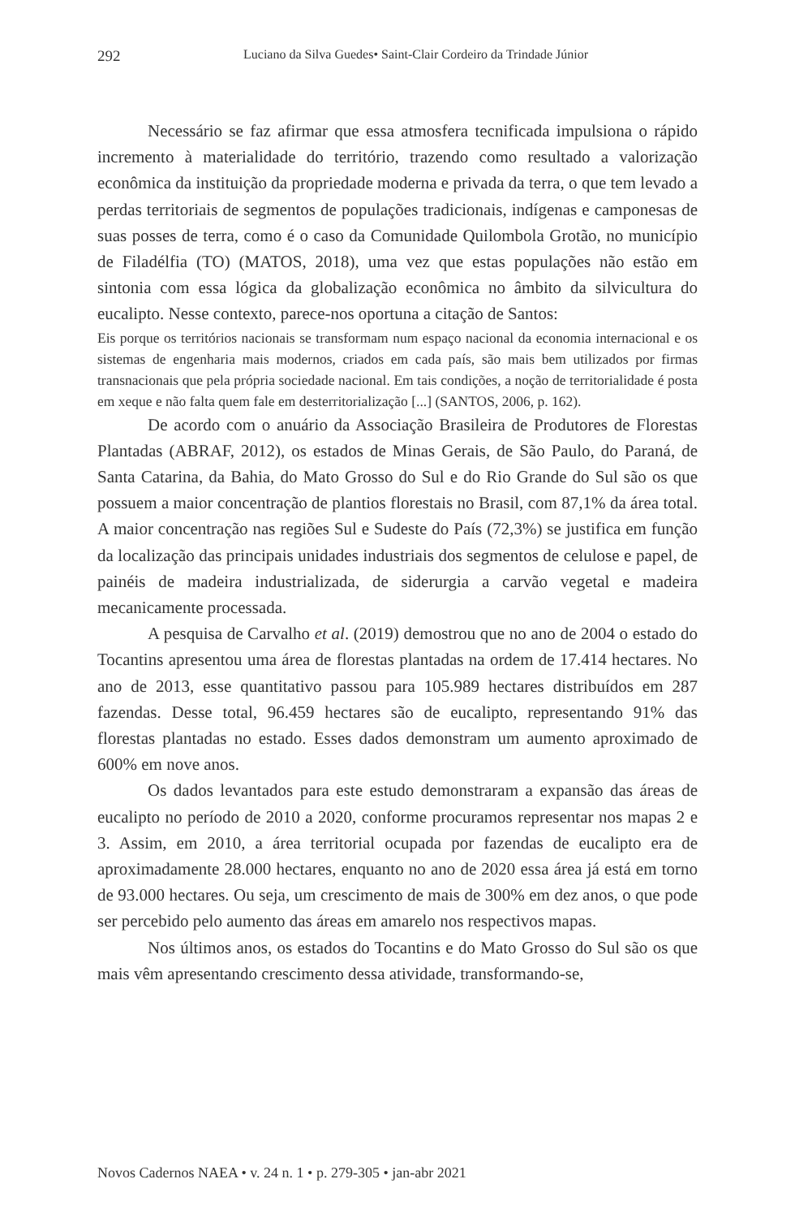292 Luciano da Silva Guedes• Saint-Clair Cordeiro da Trindade Júnior
Necessário se faz afirmar que essa atmosfera tecnificada impulsiona o rápido incremento à materialidade do território, trazendo como resultado a valorização econômica da instituição da propriedade moderna e privada da terra, o que tem levado a perdas territoriais de segmentos de populações tradicionais, indígenas e camponesas de suas posses de terra, como é o caso da Comunidade Quilombola Grotão, no município de Filadélfia (TO) (MATOS, 2018), uma vez que estas populações não estão em sintonia com essa lógica da globalização econômica no âmbito da silvicultura do eucalipto. Nesse contexto, parece-nos oportuna a citação de Santos:
Eis porque os territórios nacionais se transformam num espaço nacional da economia internacional e os sistemas de engenharia mais modernos, criados em cada país, são mais bem utilizados por firmas transnacionais que pela própria sociedade nacional. Em tais condições, a noção de territorialidade é posta em xeque e não falta quem fale em desterritorialização [...] (SANTOS, 2006, p. 162).
De acordo com o anuário da Associação Brasileira de Produtores de Florestas Plantadas (ABRAF, 2012), os estados de Minas Gerais, de São Paulo, do Paraná, de Santa Catarina, da Bahia, do Mato Grosso do Sul e do Rio Grande do Sul são os que possuem a maior concentração de plantios florestais no Brasil, com 87,1% da área total. A maior concentração nas regiões Sul e Sudeste do País (72,3%) se justifica em função da localização das principais unidades industriais dos segmentos de celulose e papel, de painéis de madeira industrializada, de siderurgia a carvão vegetal e madeira mecanicamente processada.
A pesquisa de Carvalho et al. (2019) demostrou que no ano de 2004 o estado do Tocantins apresentou uma área de florestas plantadas na ordem de 17.414 hectares. No ano de 2013, esse quantitativo passou para 105.989 hectares distribuídos em 287 fazendas. Desse total, 96.459 hectares são de eucalipto, representando 91% das florestas plantadas no estado. Esses dados demonstram um aumento aproximado de 600% em nove anos.
Os dados levantados para este estudo demonstraram a expansão das áreas de eucalipto no período de 2010 a 2020, conforme procuramos representar nos mapas 2 e 3. Assim, em 2010, a área territorial ocupada por fazendas de eucalipto era de aproximadamente 28.000 hectares, enquanto no ano de 2020 essa área já está em torno de 93.000 hectares. Ou seja, um crescimento de mais de 300% em dez anos, o que pode ser percebido pelo aumento das áreas em amarelo nos respectivos mapas.
Nos últimos anos, os estados do Tocantins e do Mato Grosso do Sul são os que mais vêm apresentando crescimento dessa atividade, transformando-se,
Novos Cadernos NAEA • v. 24 n. 1 • p. 279-305 • jan-abr 2021